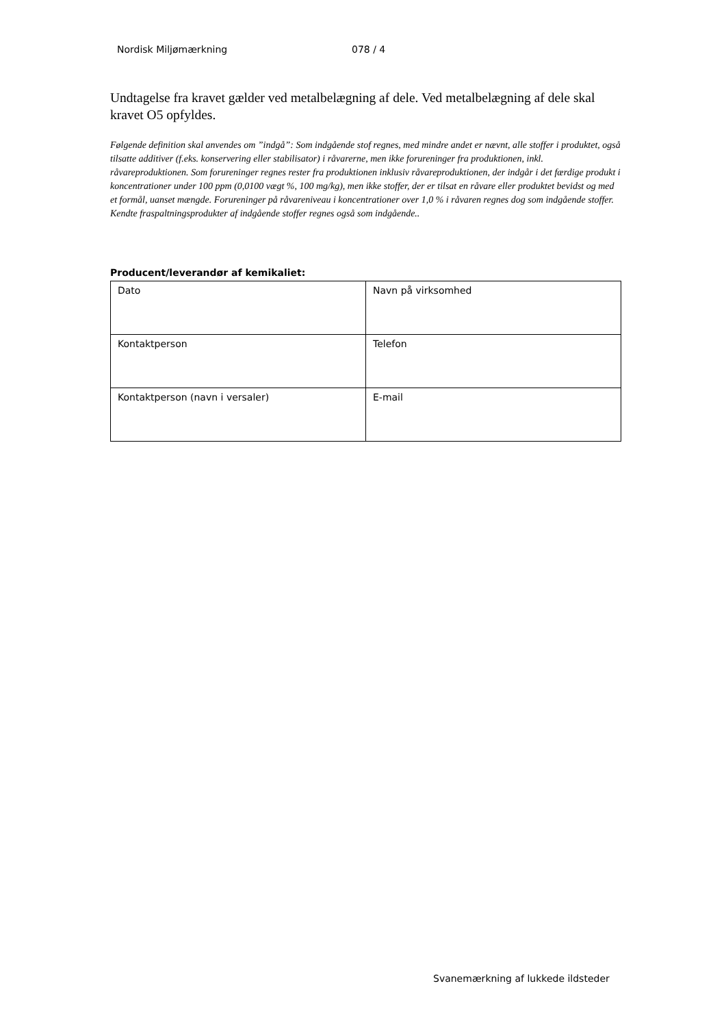Nordisk Miljømærkning 078 / 4
Undtagelse fra kravet gælder ved metalbelægning af dele. Ved metalbelægning af dele skal kravet O5 opfyldes.
Følgende definition skal anvendes om ”indgå”: Som indgående stof regnes, med mindre andet er nævnt, alle stoffer i produktet, også tilsatte additiver (f.eks. konservering eller stabilisator) i råvarerne, men ikke forureninger fra produktionen, inkl. råvareproduktionen. Som forureninger regnes rester fra produktionen inklusiv råvareproduktionen, der indgår i det færdige produkt i koncentrationer under 100 ppm (0,0100 vægt %, 100 mg/kg), men ikke stoffer, der er tilsat en råvare eller produktet bevidst og med et formål, uanset mængde. Forureninger på råvareniveau i koncentrationer over 1,0 % i råvaren regnes dog som indgående stoffer. Kendte fraspaltningsprodukter af indgående stoffer regnes også som indgående..
Producent/leverandør af kemikaliet:
| Dato | Navn på virksomhed |
| Kontaktperson | Telefon |
| Kontaktperson (navn i versaler) | E-mail |
Svanemærkning af lukkede ildsteder